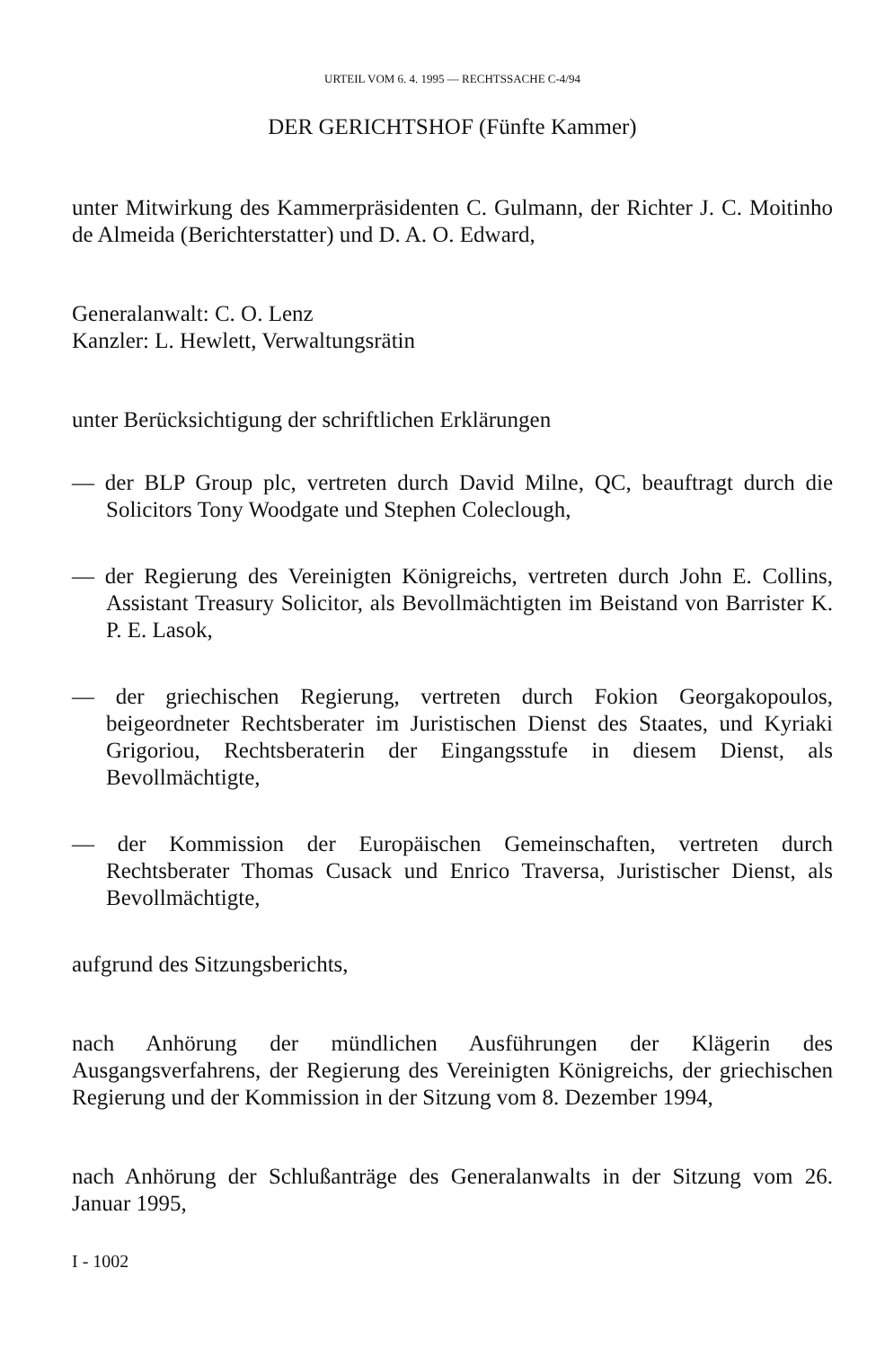URTEIL VOM 6. 4. 1995 — RECHTSSACHE C-4/94
DER GERICHTSHOF (Fünfte Kammer)
unter Mitwirkung des Kammerpräsidenten C. Gulmann, der Richter J. C. Moitinho de Almeida (Berichterstatter) und D. A. O. Edward,
Generalanwalt: C. O. Lenz
Kanzler: L. Hewlett, Verwaltungsrätin
unter Berücksichtigung der schriftlichen Erklärungen
— der BLP Group plc, vertreten durch David Milne, QC, beauftragt durch die Solicitors Tony Woodgate und Stephen Coleclough,
— der Regierung des Vereinigten Königreichs, vertreten durch John E. Collins, Assistant Treasury Solicitor, als Bevollmächtigten im Beistand von Barrister K. P. E. Lasok,
— der griechischen Regierung, vertreten durch Fokion Georgakopoulos, beigeordneter Rechtsberater im Juristischen Dienst des Staates, und Kyriaki Grigoriou, Rechtsberaterin der Eingangsstufe in diesem Dienst, als Bevollmächtigte,
— der Kommission der Europäischen Gemeinschaften, vertreten durch Rechtsberater Thomas Cusack und Enrico Traversa, Juristischer Dienst, als Bevollmächtigte,
aufgrund des Sitzungsberichts,
nach Anhörung der mündlichen Ausführungen der Klägerin des Ausgangsverfahrens, der Regierung des Vereinigten Königreichs, der griechischen Regierung und der Kommission in der Sitzung vom 8. Dezember 1994,
nach Anhörung der Schlußanträge des Generalanwalts in der Sitzung vom 26. Januar 1995,
I - 1002